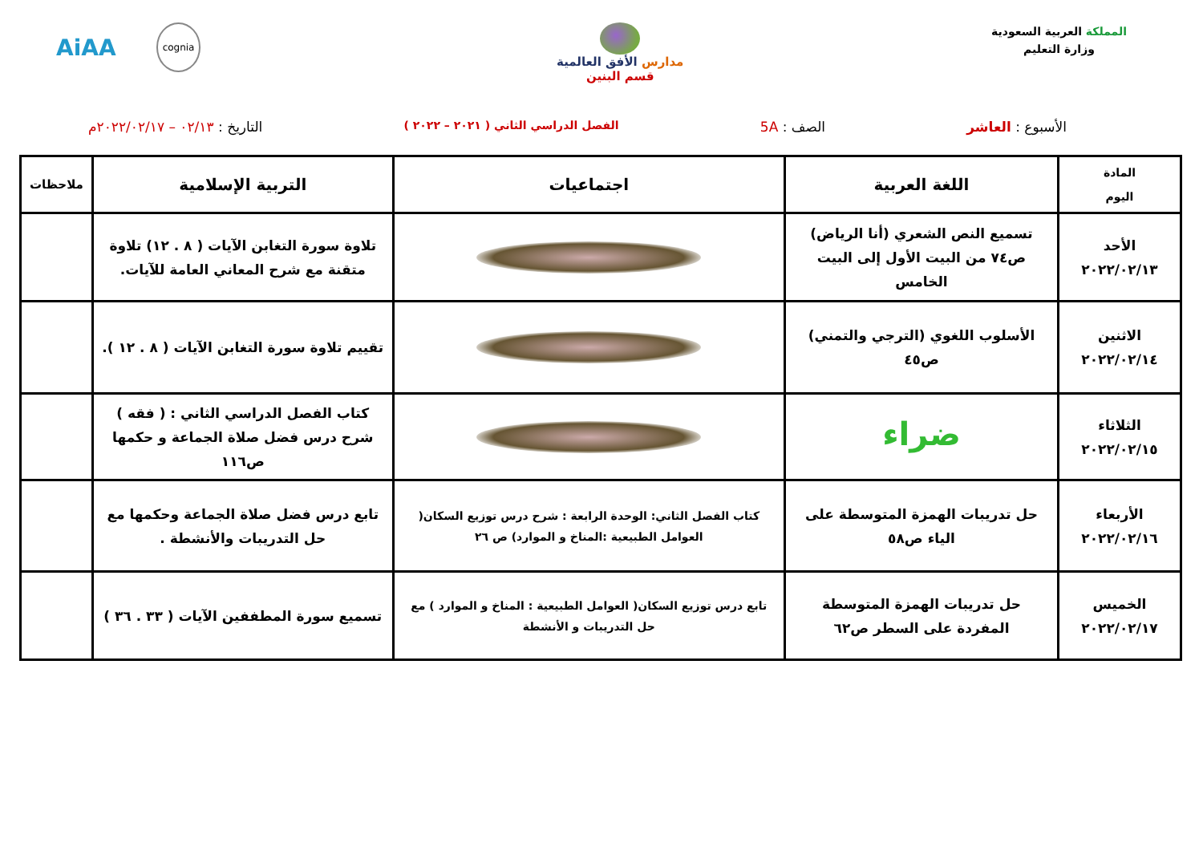المملكة العربية السعودية
وزارة التعليم
مدارس الأفق العالمية
قسم البنين
AiAA cognia
الأسبوع : العاشر الصف : 5A
الفصل الدراسي الثاني ( ٢٠٢١ – ٢٠٢٢ )
التاريخ : ٠٢/١٣ – ٢٠٢٢/٠٢/١٧م
| المادة اليوم | اللغة العربية | اجتماعيات | التربية الإسلامية | ملاحظات |
| --- | --- | --- | --- | --- |
| الأحد ٢٠٢٢/٠٢/١٣ | تسميع النص الشعري (أنا الرياض) ص٧٤ من البيت الأول إلى البيت الخامس | | تلاوة سورة التغابن الآيات ( ٨ . ١٢) تلاوة متقنة مع شرح المعاني العامة للآيات. | |
| الاثنين ٢٠٢٢/٠٢/١٤ | الأسلوب اللغوي (الترجي والتمني) ص٤٥ | | تقييم تلاوة سورة التغابن الآيات ( ٨ . ١٢ ). | |
| الثلاثاء ٢٠٢٢/٠٢/١٥ | ضراء | | كتاب الفصل الدراسي الثاني : ( فقه ) شرح درس فضل صلاة الجماعة و حكمها ص١١٦ | |
| الأربعاء ٢٠٢٢/٠٢/١٦ | حل تدريبات الهمزة المتوسطة على الياء ص٥٨ | كتاب الفصل الثاني: الوحدة الرابعة : شرح درس توزيع السكان( العوامل الطبيعية :المناخ و الموارد) ص ٢٦ | تابع درس فضل صلاة الجماعة وحكمها مع حل التدريبات والأنشطة . | |
| الخميس ٢٠٢٢/٠٢/١٧ | حل تدريبات الهمزة المتوسطة المفردة على السطر ص٦٢ | تابع درس توزيع السكان( العوامل الطبيعية : المناخ و الموارد ) مع حل التدريبات و الأنشطة | تسميع سورة المطففين الآيات ( ٣٣ . ٣٦ ) | |